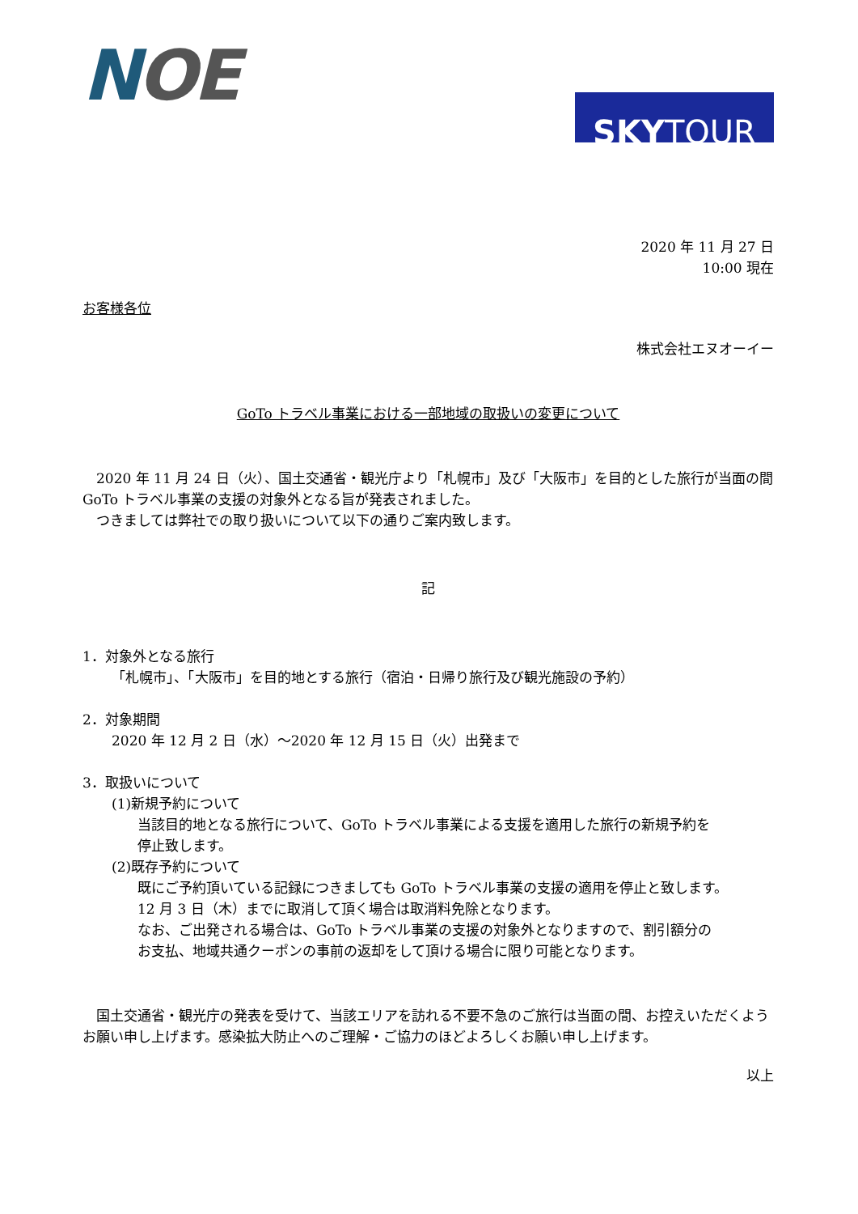NOE
SKY TOUR
2020 年 11 月 27 日
10:00 現在
お客様各位
株式会社エヌオーイー
GoTo トラベル事業における一部地域の取扱いの変更について
　2020 年 11 月 24 日（火）、国土交通省・観光庁より「札幌市」及び「大阪市」を目的とした旅行が当面の間 GoTo トラベル事業の支援の対象外となる旨が発表されました。
　つきましては弊社での取り扱いについて以下の通りご案内致します。
記
1．対象外となる旅行
「札幌市」、「大阪市」を目的地とする旅行（宿泊・日帰り旅行及び観光施設の予約）
2．対象期間
2020 年 12 月 2 日（水）～2020 年 12 月 15 日（火）出発まで
3．取扱いについて
(1)新規予約について
当該目的地となる旅行について、GoTo トラベル事業による支援を適用した旅行の新規予約を
停止致します。
(2)既存予約について
既にご予約頂いている記録につきましても GoTo トラベル事業の支援の適用を停止と致します。
12 月 3 日（木）までに取消して頂く場合は取消料免除となります。
なお、ご出発される場合は、GoTo トラベル事業の支援の対象外となりますので、割引額分の
お支払、地域共通クーポンの事前の返却をして頂ける場合に限り可能となります。
　国土交通省・観光庁の発表を受けて、当該エリアを訪れる不要不急のご旅行は当面の間、お控えいただくようお願い申し上げます。感染拡大防止へのご理解・ご協力のほどよろしくお願い申し上げます。
以上